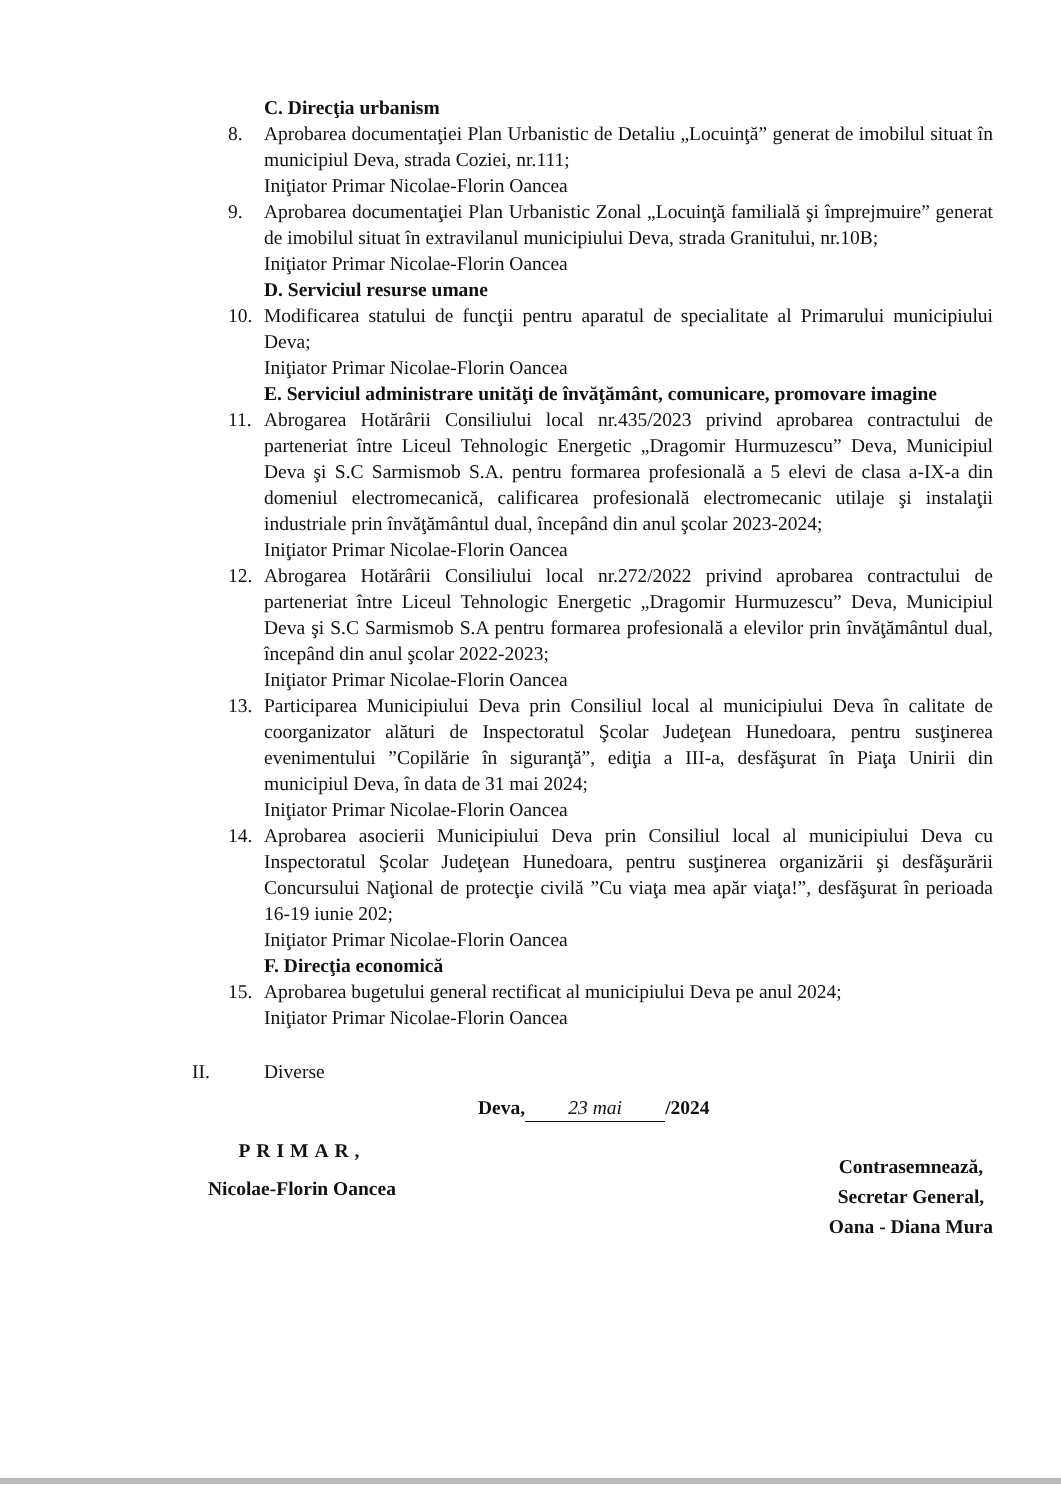C. Direcţia urbanism
8. Aprobarea documentaţiei Plan Urbanistic de Detaliu „Locuinţă” generat de imobilul situat în municipiul Deva, strada Coziei, nr.111;
Iniţiator Primar Nicolae-Florin Oancea
9. Aprobarea documentaţiei Plan Urbanistic Zonal „Locuinţă familială şi împrejmuire” generat de imobilul situat în extravilanul municipiului Deva, strada Granitului, nr.10B;
Iniţiator Primar Nicolae-Florin Oancea
D. Serviciul resurse umane
10. Modificarea statului de funcţii pentru aparatul de specialitate al Primarului municipiului Deva;
Iniţiator Primar Nicolae-Florin Oancea
E. Serviciul administrare unităţi de învăţământ, comunicare, promovare imagine
11. Abrogarea Hotărârii Consiliului local nr.435/2023 privind aprobarea contractului de parteneriat între Liceul Tehnologic Energetic „Dragomir Hurmuzescu” Deva, Municipiul Deva şi S.C Sarmismob S.A. pentru formarea profesională a 5 elevi de clasa a-IX-a din domeniul electromecanică, calificarea profesională electromecanic utilaje şi instalaţii industriale prin învăţământul dual, începând din anul şcolar 2023-2024;
Iniţiator Primar Nicolae-Florin Oancea
12. Abrogarea Hotărârii Consiliului local nr.272/2022 privind aprobarea contractului de parteneriat între Liceul Tehnologic Energetic „Dragomir Hurmuzescu” Deva, Municipiul Deva şi S.C Sarmismob S.A pentru formarea profesională a elevilor prin învăţământul dual, începând din anul şcolar 2022-2023;
Iniţiator Primar Nicolae-Florin Oancea
13. Participarea Municipiului Deva prin Consiliul local al municipiului Deva în calitate de coorganizator alături de Inspectoratul Şcolar Judeţean Hunedoara, pentru susţinerea evenimentului ”Copilărie în siguranţă”, ediţia a III-a, desfăşurat în Piaţa Unirii din municipiul Deva, în data de 31 mai 2024;
Iniţiator Primar Nicolae-Florin Oancea
14. Aprobarea asocierii Municipiului Deva prin Consiliul local al municipiului Deva cu Inspectoratul Şcolar Judeţean Hunedoara, pentru susţinerea organizării şi desfăşurării Concursului Naţional de protecţie civilă ”Cu viaţa mea apăr viaţa!”, desfăşurat în perioada 16-19 iunie 202;
Iniţiator Primar Nicolae-Florin Oancea
F. Direcţia economică
15. Aprobarea bugetului general rectificat al municipiului Deva pe anul 2024;
Iniţiator Primar Nicolae-Florin Oancea
II. Diverse
Deva, 23 mai /2024
PRIMAR,
Nicolae-Florin Oancea
Contrasemnează,
Secretar General,
Oana - Diana Mura